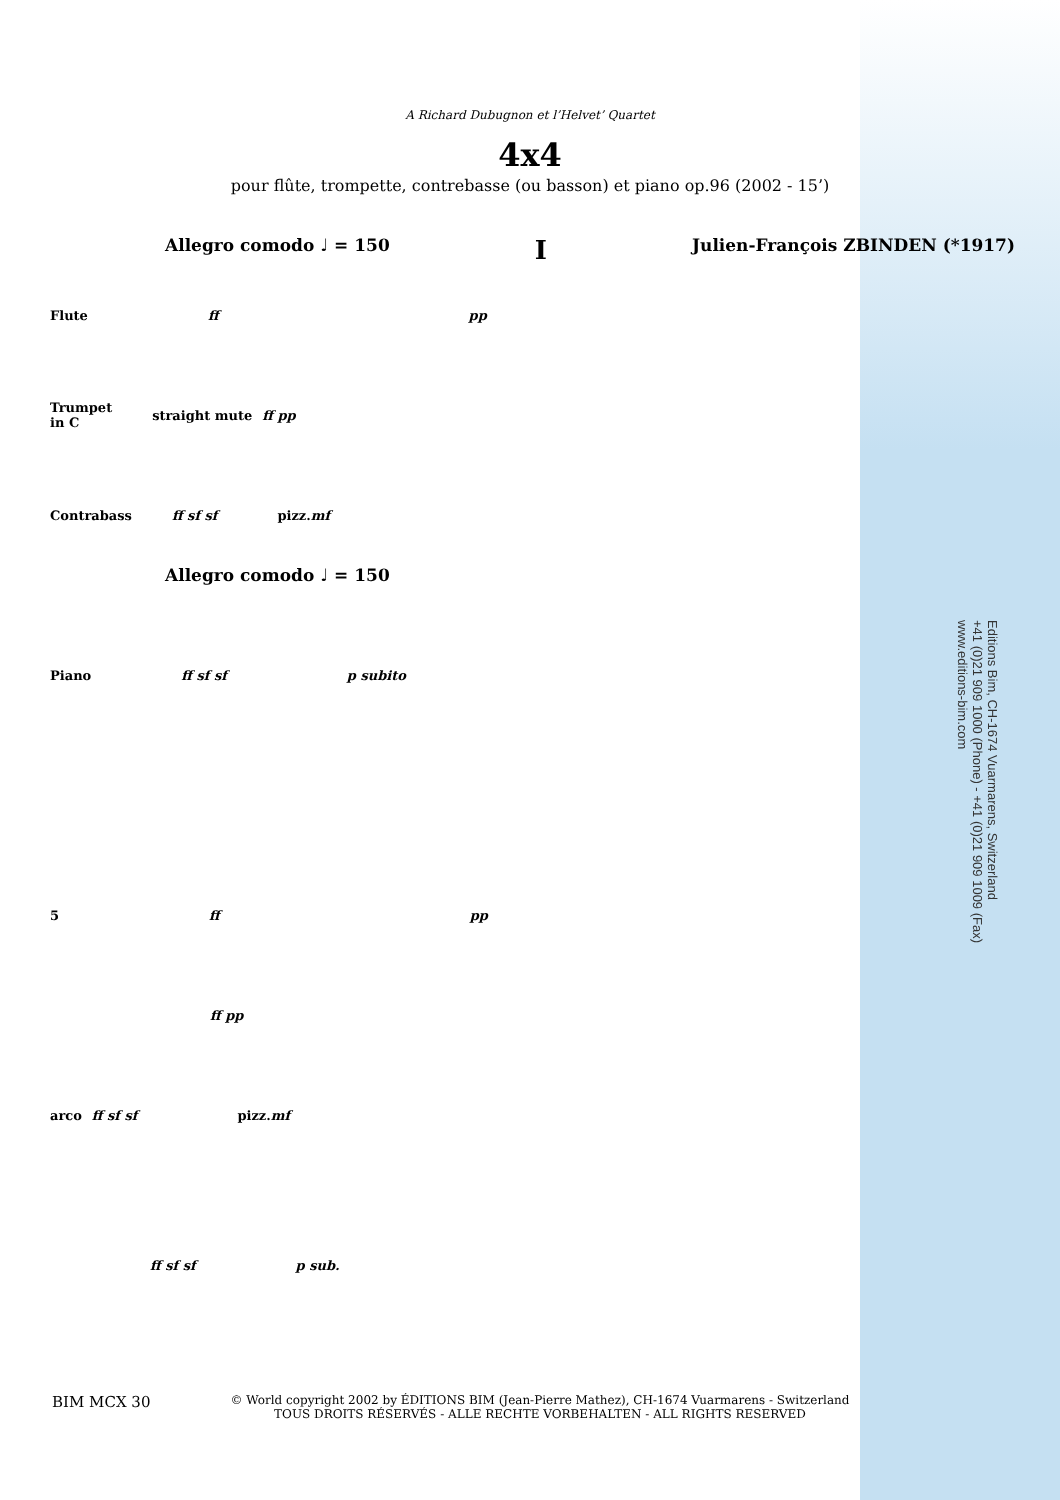A Richard Dubugnon et l’Helvet’ Quartet
4x4
pour flûte, trompette, contrebasse (ou basson) et piano op.96 (2002 - 15’)
Allegro comodo ♩ = 150 I Julien-François ZBINDEN (*1917)
Flute ff pp
Trumpet
in C straight mute ff pp
Contrabass ff sf sf pizz. mf
Allegro comodo ♩ = 150
Piano ff sf sf p subito
5 ff pp
ff pp
arco ff sf sf pizz. mf
ff sf sf p sub.
Editions Bim, CH-1674 Vuarmarens, Switzerland
+41 (0)21 909 1000 (Phone) - +41 (0)21 909 1009 (Fax)
www.editions-bim.com
BIM MCX 30
© World copyright 2002 by ÉDITIONS BIM (Jean-Pierre Mathez), CH-1674 Vuarmarens - Switzerland
TOUS DROITS RÉSERVÉS - ALLE RECHTE VORBEHALTEN - ALL RIGHTS RESERVED